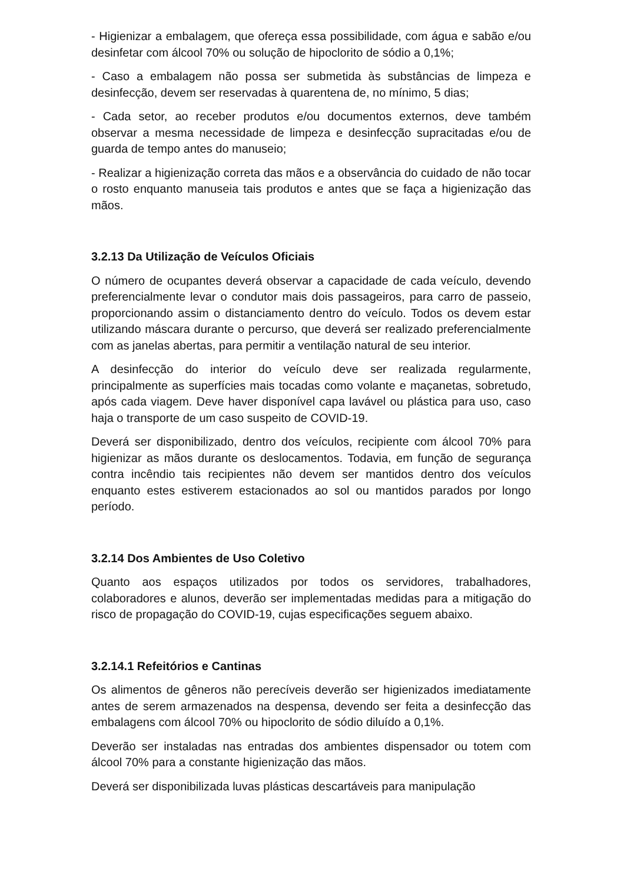- Higienizar a embalagem, que ofereça essa possibilidade, com água e sabão e/ou desinfetar com álcool 70% ou solução de hipoclorito de sódio a 0,1%;
- Caso a embalagem não possa ser submetida às substâncias de limpeza e desinfecção, devem ser reservadas à quarentena de, no mínimo, 5 dias;
- Cada setor, ao receber produtos e/ou documentos externos, deve também observar a mesma necessidade de limpeza e desinfecção supracitadas e/ou de guarda de tempo antes do manuseio;
- Realizar a higienização correta das mãos e a observância do cuidado de não tocar o rosto enquanto manuseia tais produtos e antes que se faça a higienização das mãos.
3.2.13 Da Utilização de Veículos Oficiais
O número de ocupantes deverá observar a capacidade de cada veículo, devendo preferencialmente levar o condutor mais dois passageiros, para carro de passeio, proporcionando assim o distanciamento dentro do veículo. Todos os devem estar utilizando máscara durante o percurso, que deverá ser realizado preferencialmente com as janelas abertas, para permitir a ventilação natural de seu interior.
A desinfecção do interior do veículo deve ser realizada regularmente, principalmente as superfícies mais tocadas como volante e maçanetas, sobretudo, após cada viagem. Deve haver disponível capa lavável ou plástica para uso, caso haja o transporte de um caso suspeito de COVID-19.
Deverá ser disponibilizado, dentro dos veículos, recipiente com álcool 70% para higienizar as mãos durante os deslocamentos. Todavia, em função de segurança contra incêndio tais recipientes não devem ser mantidos dentro dos veículos enquanto estes estiverem estacionados ao sol ou mantidos parados por longo período.
3.2.14 Dos Ambientes de Uso Coletivo
Quanto aos espaços utilizados por todos os servidores, trabalhadores, colaboradores e alunos, deverão ser implementadas medidas para a mitigação do risco de propagação do COVID-19, cujas especificações seguem abaixo.
3.2.14.1 Refeitórios e Cantinas
Os alimentos de gêneros não perecíveis deverão ser higienizados imediatamente antes de serem armazenados na despensa, devendo ser feita a desinfecção das embalagens com álcool 70% ou hipoclorito de sódio diluído a 0,1%.
Deverão ser instaladas nas entradas dos ambientes dispensador ou totem com álcool 70% para a constante higienização das mãos.
Deverá ser disponibilizada luvas plásticas descartáveis para manipulação